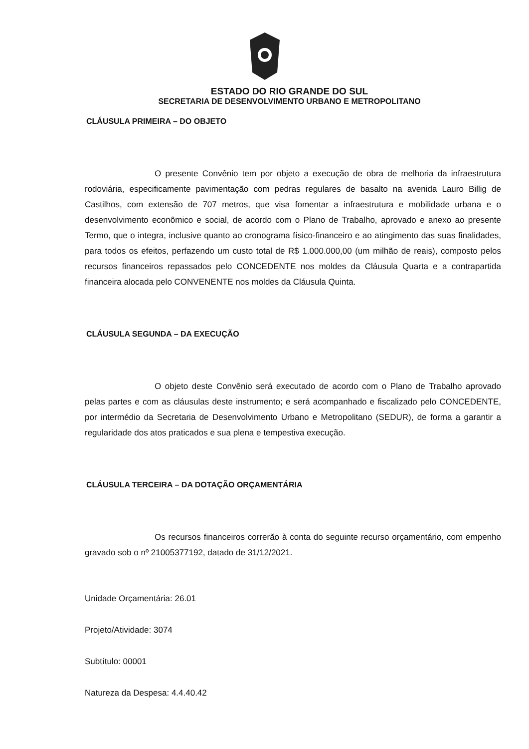ESTADO DO RIO GRANDE DO SUL
SECRETARIA DE DESENVOLVIMENTO URBANO E METROPOLITANO
CLÁUSULA PRIMEIRA – DO OBJETO
O presente Convênio tem por objeto a execução de obra de melhoria da infraestrutura rodoviária, especificamente pavimentação com pedras regulares de basalto na avenida Lauro Billig de Castilhos, com extensão de 707 metros, que visa fomentar a infraestrutura e mobilidade urbana e o desenvolvimento econômico e social, de acordo com o Plano de Trabalho, aprovado e anexo ao presente Termo, que o integra, inclusive quanto ao cronograma físico-financeiro e ao atingimento das suas finalidades, para todos os efeitos, perfazendo um custo total de R$ 1.000.000,00 (um milhão de reais), composto pelos recursos financeiros repassados pelo CONCEDENTE nos moldes da Cláusula Quarta e a contrapartida financeira alocada pelo CONVENENTE nos moldes da Cláusula Quinta.
CLÁUSULA SEGUNDA – DA EXECUÇÃO
O objeto deste Convênio será executado de acordo com o Plano de Trabalho aprovado pelas partes e com as cláusulas deste instrumento; e será acompanhado e fiscalizado pelo CONCEDENTE, por intermédio da Secretaria de Desenvolvimento Urbano e Metropolitano (SEDUR), de forma a garantir a regularidade dos atos praticados e sua plena e tempestiva execução.
CLÁUSULA TERCEIRA – DA DOTAÇÃO ORÇAMENTÁRIA
Os recursos financeiros correrão à conta do seguinte recurso orçamentário, com empenho gravado sob o nº 21005377192, datado de 31/12/2021.
Unidade Orçamentária: 26.01
Projeto/Atividade: 3074
Subtítulo: 00001
Natureza da Despesa: 4.4.40.42